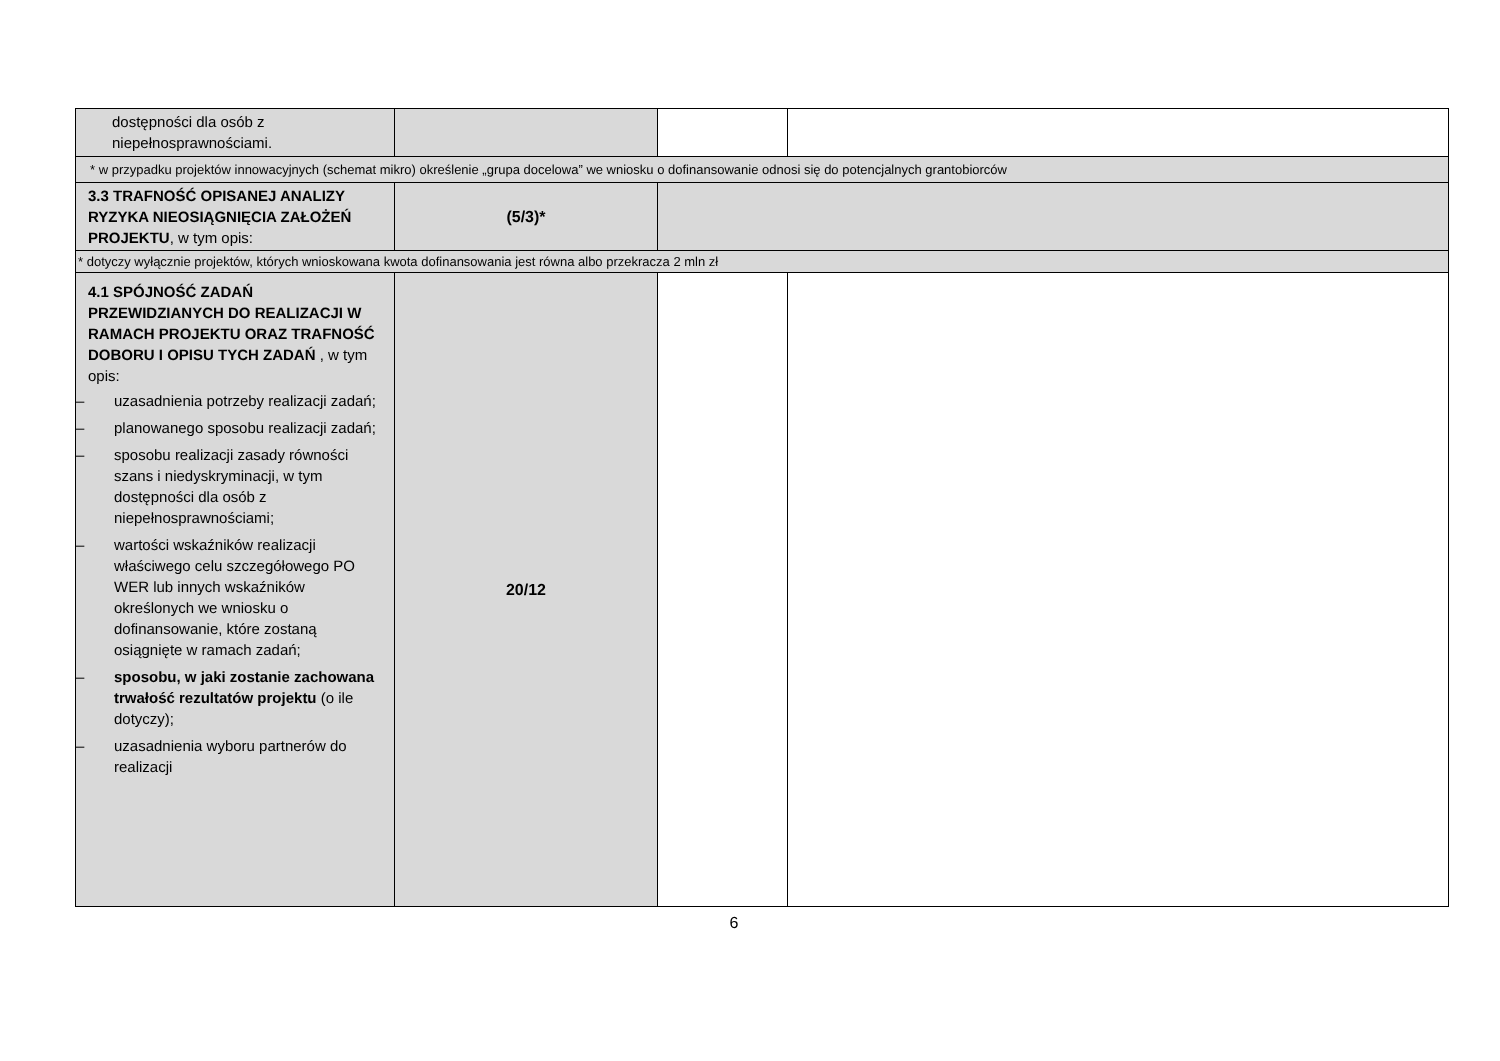| dostępności dla osób z niepełnosprawnościami. | | | |
| * w przypadku projektów innowacyjnych (schemat mikro) określenie „grupa docelowa” we wniosku o dofinansowanie odnosi się do potencjalnych grantobiorców | | | |
| 3.3 TRAFNOŚĆ OPISANEJ ANALIZY RYZYKA NIEOSIĄGNIĘCIA ZAŁOŻEŃ PROJEKTU , w tym opis: | (5/3)* | | |
| * dotyczy wyłącznie projektów, których wnioskowana kwota dofinansowania jest równa albo przekracza 2 mln zł | | | |
| 4.1 SPÓJNOŚĆ ZADAŃ PRZEWIDZIANYCH DO REALIZACJI W RAMACH PROJEKTU ORAZ TRAFNOŚĆ DOBORU I OPISU TYCH ZADAŃ , w tym opis: – uzasadnienia potrzeby realizacji zadań; – planowanego sposobu realizacji zadań; – sposobu realizacji zasady równości szans i niedyskryminacji, w tym dostępności dla osób z niepełnosprawnościami; – wartości wskaźników realizacji właściwego celu szczegółowego PO WER lub innych wskaźników określonych we wniosku o dofinansowanie, które zostaną osiągnięte w ramach zadań; – sposobu, w jaki zostanie zachowana trwałość rezultatów projektu (o ile dotyczy); – uzasadnienia wyboru partnerów do realizacji | 20/12 | | |
6